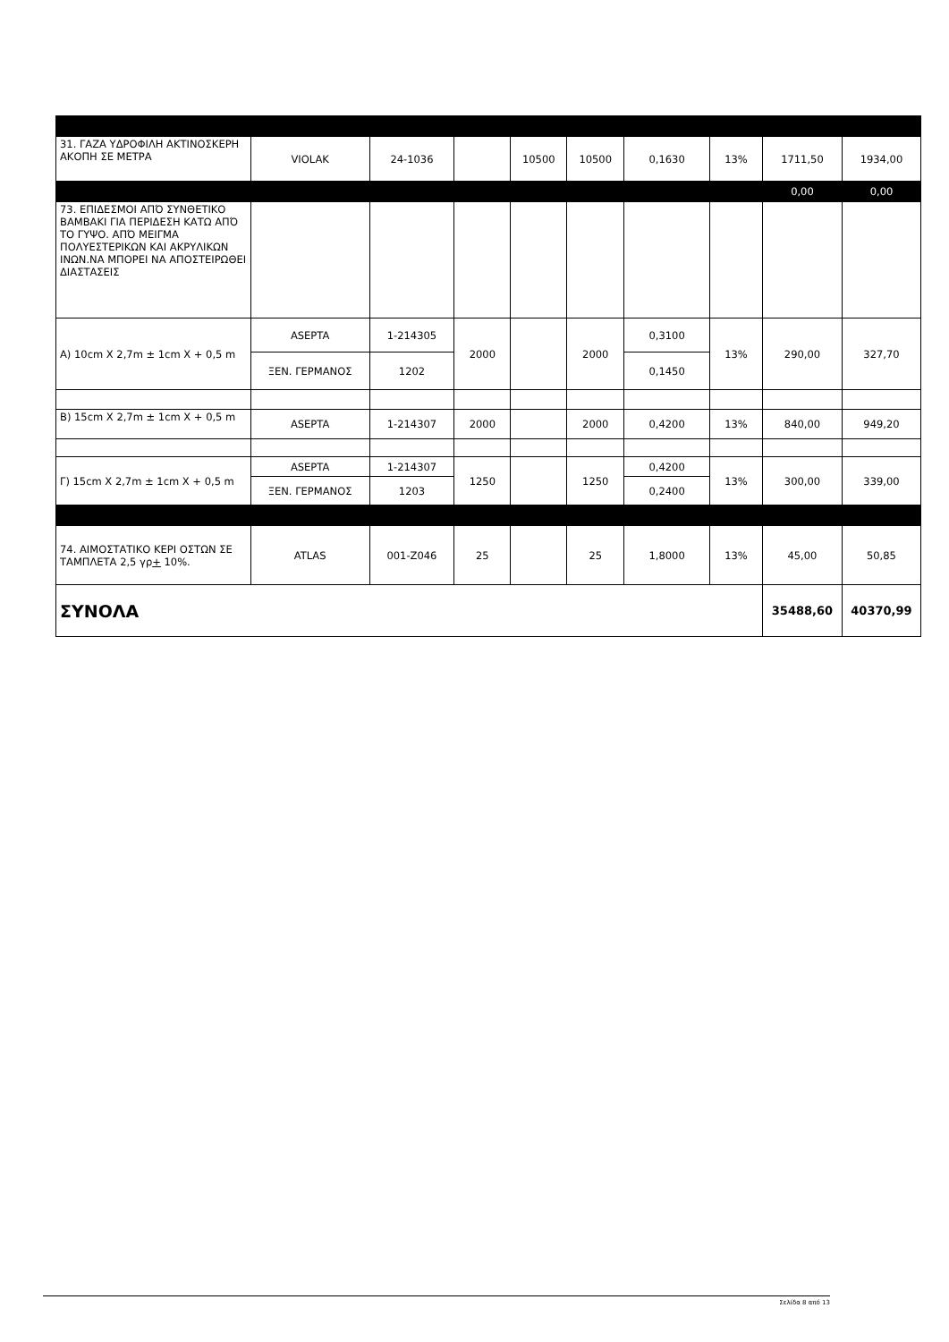| 31. ΓΑΖΑ ΥΔΡΟΦΙΛΗ ΑΚΤΙΝΟΣΚΕΡΗ ΑΚΟΠΗ ΣΕ ΜΕΤΡΑ | VIOLAK | 24-1036 | | 10500 | 10500 | 0,1630 | 13% | 1711,50 | 1934,00 |
| | | | | | | | | 0,00 | 0,00 |
| 73. ΕΠΙΔΕΣΜΟΙ ΑΠΌ ΣΥΝΘΕΤΙΚΟ ΒΑΜΒΑΚΙ ΓΙΑ ΠΕΡΙΔΕΣΗ ΚΑΤΩ ΑΠΌ ΤΟ ΓΥΨΟ. ΑΠΌ ΜΕΙΓΜΑ ΠΟΛΥΕΣΤΕΡΙΚΩΝ ΚΑΙ ΑΚΡΥΛΙΚΩΝ ΙΝΩΝ.ΝΑ ΜΠΟΡΕΙ ΝΑ ΑΠΟΣΤΕΙΡΩΘΕΙ ΔΙΑΣΤΑΣΕΙΣ | | | | | | | | | |
| Α) 10cm X 2,7m ± 1cm X + 0,5 m | ASEPTA | 1-214305 | 2000 | | 2000 | 0,3100 | 13% | 290,00 | 327,70 |
| | ΞΕΝ. ΓΕΡΜΑΝΟΣ | 1202 | | | | 0,1450 | | | |
| Β) 15cm X 2,7m ± 1cm X + 0,5 m | ASEPTA | 1-214307 | 2000 | | 2000 | 0,4200 | 13% | 840,00 | 949,20 |
| Γ) 15cm X 2,7m ± 1cm X + 0,5 m | ASEPTA | 1-214307 | 1250 | | 1250 | 0,4200 | 13% | 300,00 | 339,00 |
| | ΞΕΝ. ΓΕΡΜΑΝΟΣ | 1203 | | | | 0,2400 | | | |
| 74. ΑΙΜΟΣΤΑΤΙΚΟ ΚΕΡΙ ΟΣΤΩΝ ΣΕ ΤΑΜΠΛΕΤΑ 2,5 γρ + 10%. | ATLAS | 001-Z046 | 25 | | 25 | 1,8000 | 13% | 45,00 | 50,85 |
| ΣΥΝΟΛΑ | | | | | | | | 35488,60 | 40370,99 |
Σελίδα 8 από 13